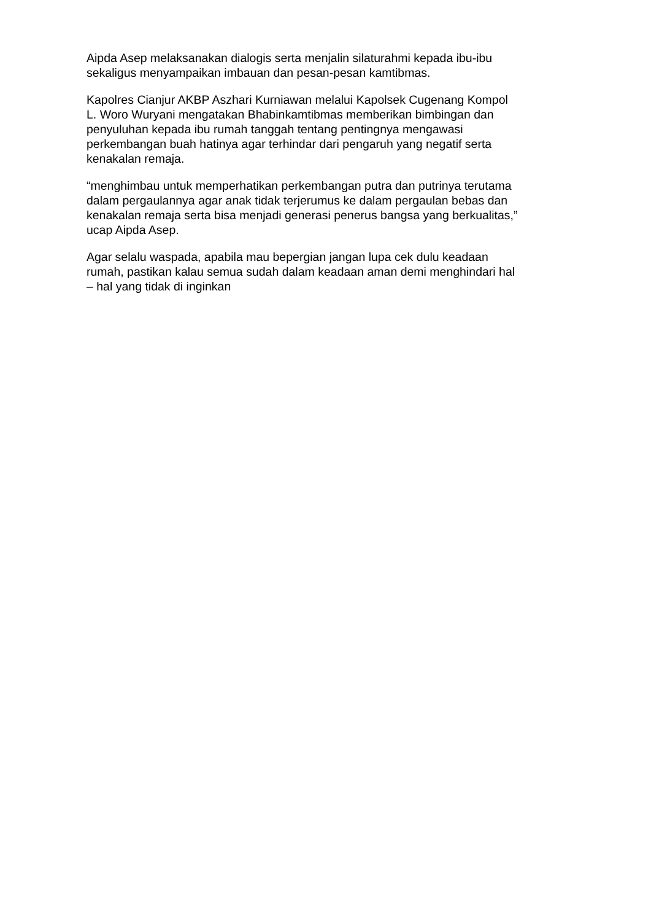Aipda Asep melaksanakan dialogis serta menjalin silaturahmi kepada ibu-ibu
sekaligus menyampaikan imbauan dan pesan-pesan kamtibmas.
Kapolres Cianjur AKBP Aszhari Kurniawan melalui Kapolsek Cugenang Kompol
L. Woro Wuryani mengatakan Bhabinkamtibmas memberikan bimbingan dan
penyuluhan kepada ibu rumah tanggah tentang pentingnya mengawasi
perkembangan buah hatinya agar terhindar dari pengaruh yang negatif serta
kenakalan remaja.
“menghimbau untuk memperhatikan perkembangan putra dan putrinya terutama
dalam pergaulannya agar anak tidak terjerumus ke dalam pergaulan bebas dan
kenakalan remaja serta bisa menjadi generasi penerus bangsa yang berkualitas,”
ucap Aipda Asep.
Agar selalu waspada, apabila mau bepergian jangan lupa cek dulu keadaan
rumah, pastikan kalau semua sudah dalam keadaan aman demi menghindari hal
– hal yang tidak di inginkan